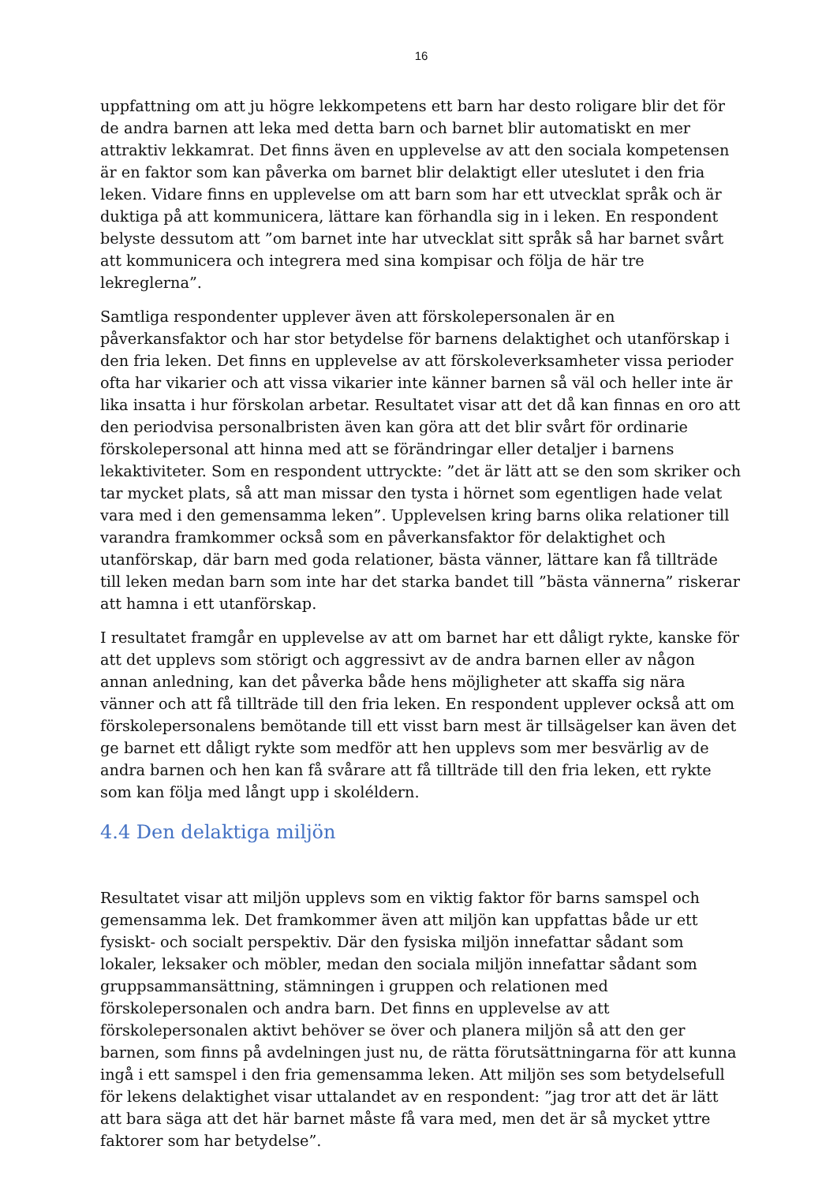16
uppfattning om att ju högre lekkompetens ett barn har desto roligare blir det för de andra barnen att leka med detta barn och barnet blir automatiskt en mer attraktiv lekkamrat. Det finns även en upplevelse av att den sociala kompetensen är en faktor som kan påverka om barnet blir delaktigt eller uteslutet i den fria leken. Vidare finns en upplevelse om att barn som har ett utvecklat språk och är duktiga på att kommunicera, lättare kan förhandla sig in i leken. En respondent belyste dessutom att ”om barnet inte har utvecklat sitt språk så har barnet svårt att kommunicera och integrera med sina kompisar och följa de här tre lekreglerna”.
Samtliga respondenter upplever även att förskolepersonalen är en påverkansfaktor och har stor betydelse för barnens delaktighet och utanförskap i den fria leken. Det finns en upplevelse av att förskoleverksamheter vissa perioder ofta har vikarier och att vissa vikarier inte känner barnen så väl och heller inte är lika insatta i hur förskolan arbetar. Resultatet visar att det då kan finnas en oro att den periodvisa personalbristen även kan göra att det blir svårt för ordinarie förskolepersonal att hinna med att se förändringar eller detaljer i barnens lekaktiviteter. Som en respondent uttryckte: ”det är lätt att se den som skriker och tar mycket plats, så att man missar den tysta i hörnet som egentligen hade velat vara med i den gemensamma leken”. Upplevelsen kring barns olika relationer till varandra framkommer också som en påverkansfaktor för delaktighet och utanförskap, där barn med goda relationer, bästa vänner, lättare kan få tillträde till leken medan barn som inte har det starka bandet till ”bästa vännerna” riskerar att hamna i ett utanförskap.
I resultatet framgår en upplevelse av att om barnet har ett dåligt rykte, kanske för att det upplevs som störigt och aggressivt av de andra barnen eller av någon annan anledning, kan det påverka både hens möjligheter att skaffa sig nära vänner och att få tillträde till den fria leken. En respondent upplever också att om förskolepersonalens bemötande till ett visst barn mest är tillsägelser kan även det ge barnet ett dåligt rykte som medför att hen upplevs som mer besvärlig av de andra barnen och hen kan få svårare att få tillträde till den fria leken, ett rykte som kan följa med långt upp i skoléldern.
4.4 Den delaktiga miljön
Resultatet visar att miljön upplevs som en viktig faktor för barns samspel och gemensamma lek. Det framkommer även att miljön kan uppfattas både ur ett fysiskt- och socialt perspektiv. Där den fysiska miljön innefattar sådant som lokaler, leksaker och möbler, medan den sociala miljön innefattar sådant som gruppsammansättning, stämningen i gruppen och relationen med förskolepersonalen och andra barn. Det finns en upplevelse av att förskolepersonalen aktivt behöver se över och planera miljön så att den ger barnen, som finns på avdelningen just nu, de rätta förutsättningarna för att kunna ingå i ett samspel i den fria gemensamma leken. Att miljön ses som betydelsefull för lekens delaktighet visar uttalandet av en respondent: ”jag tror att det är lätt att bara säga att det här barnet måste få vara med, men det är så mycket yttre faktorer som har betydelse”.